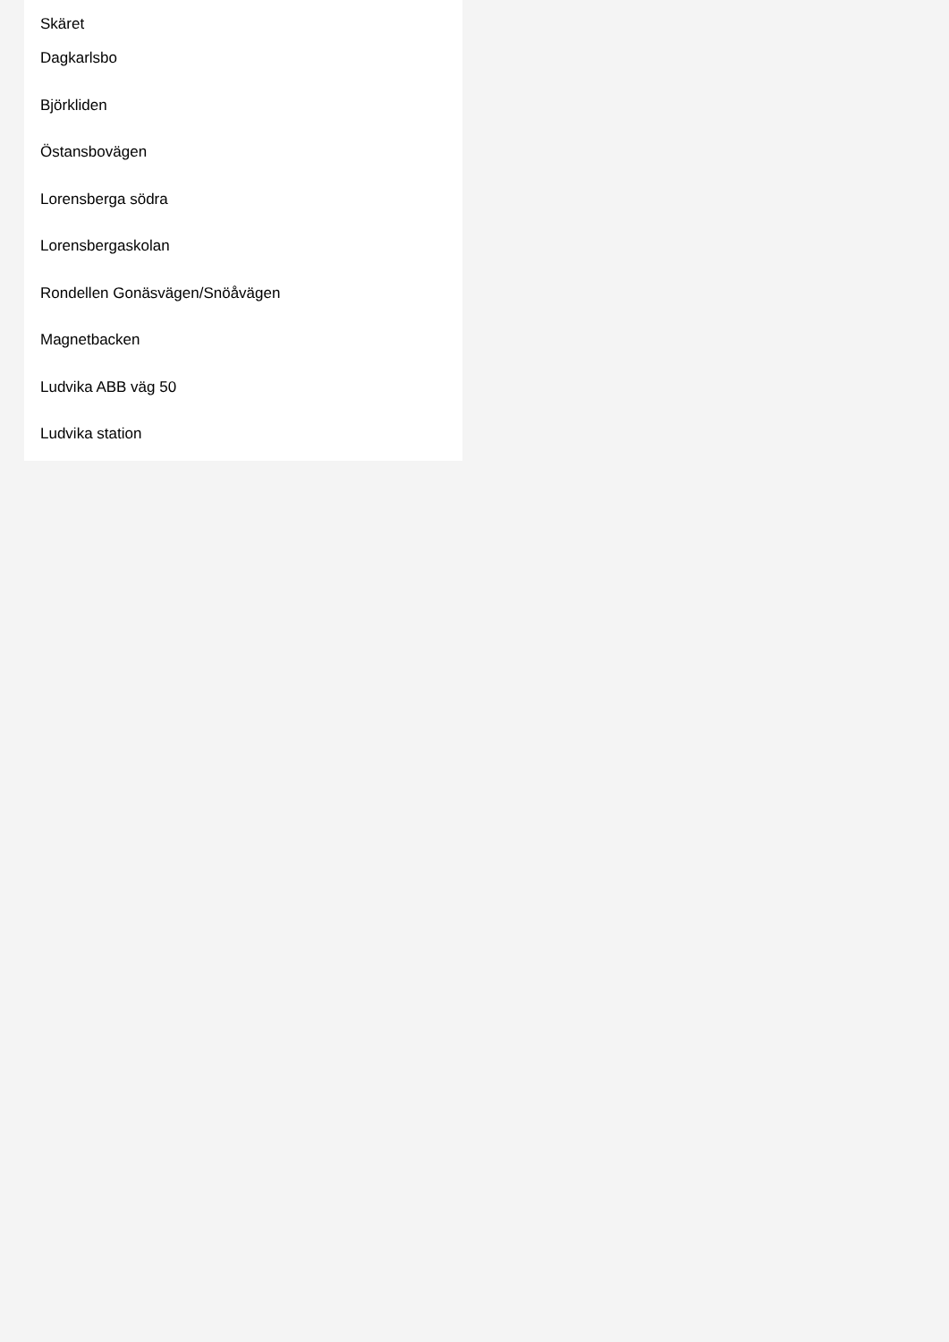Skäret
Dagkarlsbo
Björkliden
Östansbovägen
Lorensberga södra
Lorensbergaskolan
Rondellen Gonäsvägen/Snöåvägen
Magnetbacken
Ludvika ABB väg 50
Ludvika station